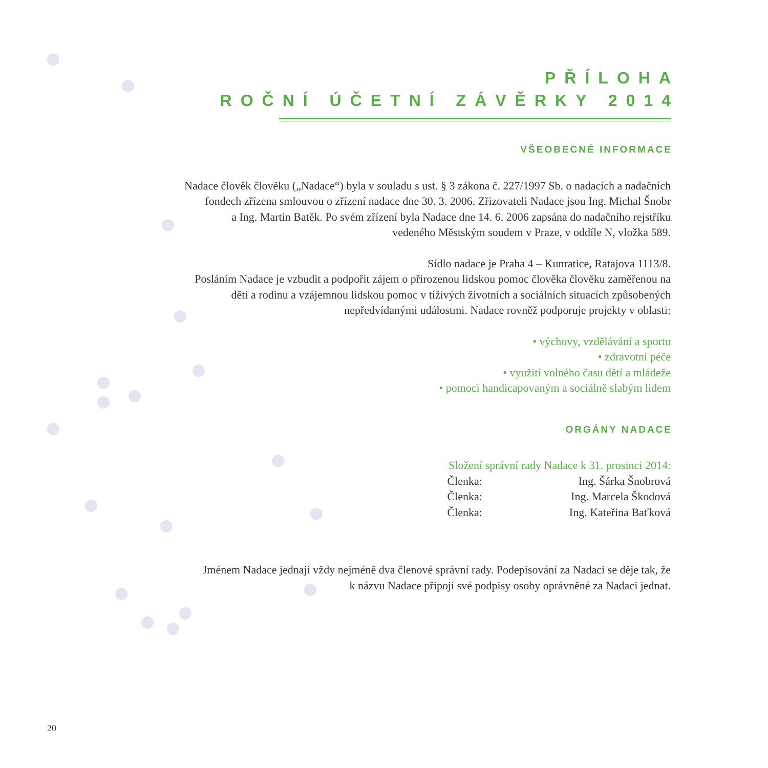PŘÍLOHA
ROČNÍ ÚČETNÍ ZÁVĚRKY 2014
VŠEOBECNÉ INFORMACE
Nadace člověk člověku („Nadace“) byla v souladu s ust. § 3 zákona č. 227/1997 Sb. o nadacích a nadačních
fondech zřízena smlouvou o zřízení nadace dne 30. 3. 2006. Zřizovateli Nadace jsou Ing. Michal Šnobr
a Ing. Martin Batěk. Po svém zřízení byla Nadace dne 14. 6. 2006 zapsána do nadačního rejstříku
vedeného Městským soudem v Praze, v oddíle N, vložka 589.
Sídlo nadace je Praha 4 – Kunratice, Ratajova 1113/8.
Posláním Nadace je vzbudit a podpořit zájem o přirozenou lidskou pomoc člověka člověku zaměřenou na
děti a rodinu a vzájemnou lidskou pomoc v tíživých životních a sociálních situacích způsobených
nepředvídanými událostmi. Nadace rovněž podporuje projekty v oblasti:
• výchovy, vzdělávání a sportu
• zdravotní péče
• využití volného času dětí a mládeže
• pomoci handicapovaným a sociálně slabým lidem
ORGÁNY NADACE
Složení správní rady Nadace k 31. prosinci 2014:
| Členka: | Ing. Šárka Šnobrová |
| Členka: | Ing. Marcela Škodová |
| Členka: | Ing. Kateřina Baťková |
Jménem Nadace jednají vždy nejméně dva členové správní rady. Podepisování za Nadaci se děje tak, že
k názvu Nadace připojí své podpisy osoby oprávněné za Nadaci jednat.
20